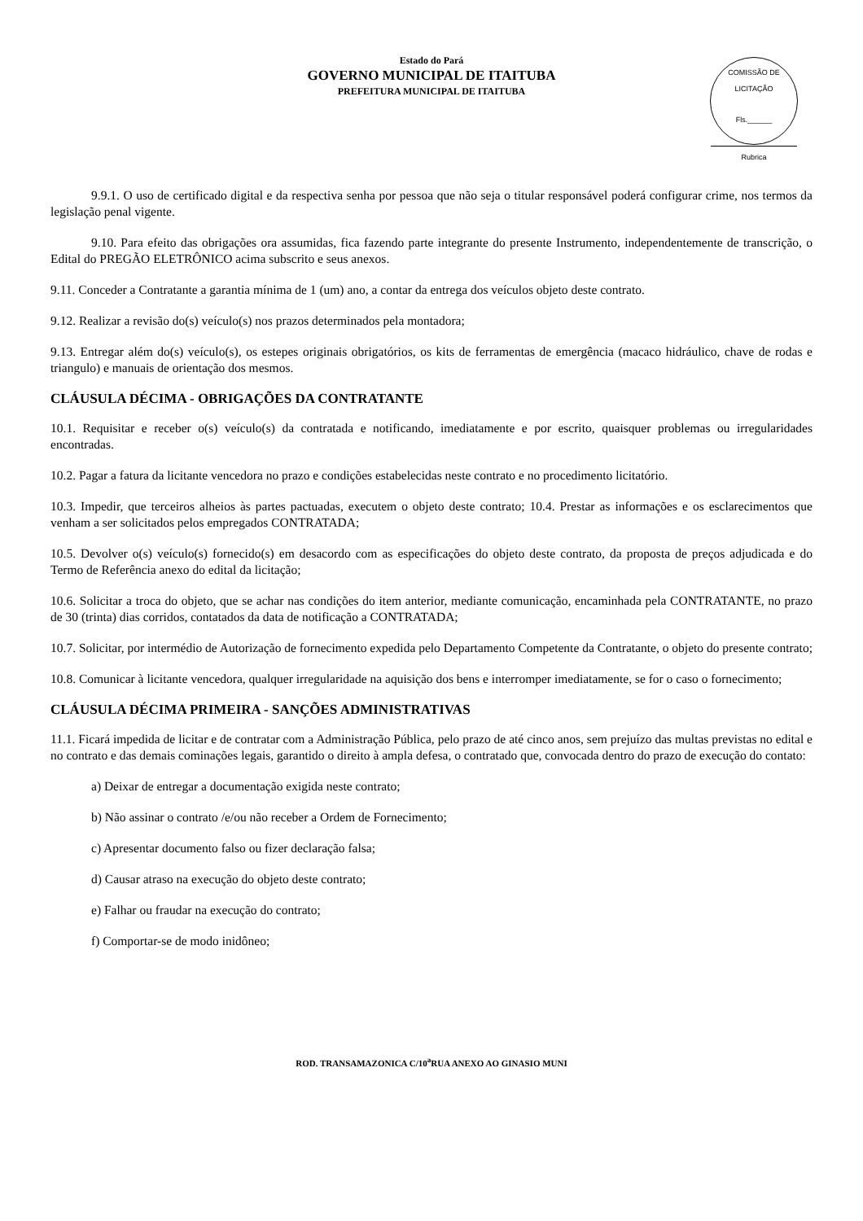Estado do Pará
GOVERNO MUNICIPAL DE ITAITUBA
PREFEITURA MUNICIPAL DE ITAITUBA
COMISSÃO DE LICITAÇÃO
Fls.______
Rubrica
9.9.1. O uso de certificado digital e da respectiva senha por pessoa que não seja o titular responsável poderá configurar crime, nos termos da legislação penal vigente.
9.10. Para efeito das obrigações ora assumidas, fica fazendo parte integrante do presente Instrumento, independentemente de transcrição, o Edital do PREGÃO ELETRÔNICO acima subscrito e seus anexos.
9.11. Conceder a Contratante a garantia mínima de 1 (um) ano, a contar da entrega dos veículos objeto deste contrato.
9.12. Realizar a revisão do(s) veículo(s) nos prazos determinados pela montadora;
9.13. Entregar além do(s) veículo(s), os estepes originais obrigatórios, os kits de ferramentas de emergência (macaco hidráulico, chave de rodas e triangulo) e manuais de orientação dos mesmos.
CLÁUSULA DÉCIMA - OBRIGAÇÕES DA CONTRATANTE
10.1. Requisitar e receber o(s) veículo(s) da contratada e notificando, imediatamente e por escrito, quaisquer problemas ou irregularidades encontradas.
10.2. Pagar a fatura da licitante vencedora no prazo e condições estabelecidas neste contrato e no procedimento licitatório.
10.3. Impedir, que terceiros alheios às partes pactuadas, executem o objeto deste contrato; 10.4. Prestar as informações e os esclarecimentos que venham a ser solicitados pelos empregados CONTRATADA;
10.5. Devolver o(s) veículo(s) fornecido(s) em desacordo com as especificações do objeto deste contrato, da proposta de preços adjudicada e do Termo de Referência anexo do edital da licitação;
10.6. Solicitar a troca do objeto, que se achar nas condições do item anterior, mediante comunicação, encaminhada pela CONTRATANTE, no prazo de 30 (trinta) dias corridos, contatados da data de notificação a CONTRATADA;
10.7. Solicitar, por intermédio de Autorização de fornecimento expedida pelo Departamento Competente da Contratante, o objeto do presente contrato;
10.8. Comunicar à licitante vencedora, qualquer irregularidade na aquisição dos bens e interromper imediatamente, se for o caso o fornecimento;
CLÁUSULA DÉCIMA PRIMEIRA - SANÇÕES ADMINISTRATIVAS
11.1. Ficará impedida de licitar e de contratar com a Administração Pública, pelo prazo de até cinco anos, sem prejuízo das multas previstas no edital e no contrato e das demais cominações legais, garantido o direito à ampla defesa, o contratado que, convocada dentro do prazo de execução do contato:
a) Deixar de entregar a documentação exigida neste contrato;
b) Não assinar o contrato /e/ou não receber a Ordem de Fornecimento;
c) Apresentar documento falso ou fizer declaração falsa;
d) Causar atraso na execução do objeto deste contrato;
e) Falhar ou fraudar na execução do contrato;
f) Comportar-se de modo inidôneo;
ROD. TRANSAMAZONICA C/10<sup>a</sup>RUA ANEXO AO GINASIO MUNI